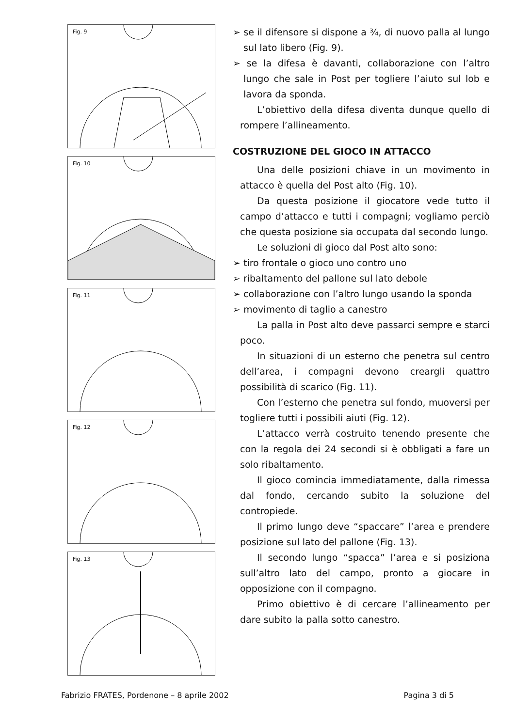Fig. 9
Fig. 10
Fig. 11
Fig. 12
Fig. 13
➢ se il difensore si dispone a ¾, di nuovo palla al lungo sul lato libero (Fig. 9).
➢ se la difesa è davanti, collaborazione con l’altro lungo che sale in Post per togliere l’aiuto sul lob e lavora da sponda.
L’obiettivo della difesa diventa dunque quello di rompere l’allineamento.
COSTRUZIONE DEL GIOCO IN ATTACCO
Una delle posizioni chiave in un movimento in attacco è quella del Post alto (Fig. 10).
Da questa posizione il giocatore vede tutto il campo d’attacco e tutti i compagni; vogliamo perciò che questa posizione sia occupata dal secondo lungo.
Le soluzioni di gioco dal Post alto sono:
➢ tiro frontale o gioco uno contro uno
➢ ribaltamento del pallone sul lato debole
➢ collaborazione con l’altro lungo usando la sponda
➢ movimento di taglio a canestro
La palla in Post alto deve passarci sempre e starci poco.
In situazioni di un esterno che penetra sul centro dell’area, i compagni devono creargli quattro possibilità di scarico (Fig. 11).
Con l’esterno che penetra sul fondo, muoversi per togliere tutti i possibili aiuti (Fig. 12).
L’attacco verrà costruito tenendo presente che con la regola dei 24 secondi si è obbligati a fare un solo ribaltamento.
Il gioco comincia immediatamente, dalla rimessa dal fondo, cercando subito la soluzione del contropiede.
Il primo lungo deve “spaccare” l’area e prendere posizione sul lato del pallone (Fig. 13).
Il secondo lungo “spacca” l’area e si posiziona sull’altro lato del campo, pronto a giocare in opposizione con il compagno.
Primo obiettivo è di cercare l’allineamento per dare subito la palla sotto canestro.
Fabrizio FRATES, Pordenone – 8 aprile 2002 Pagina 3 di 5